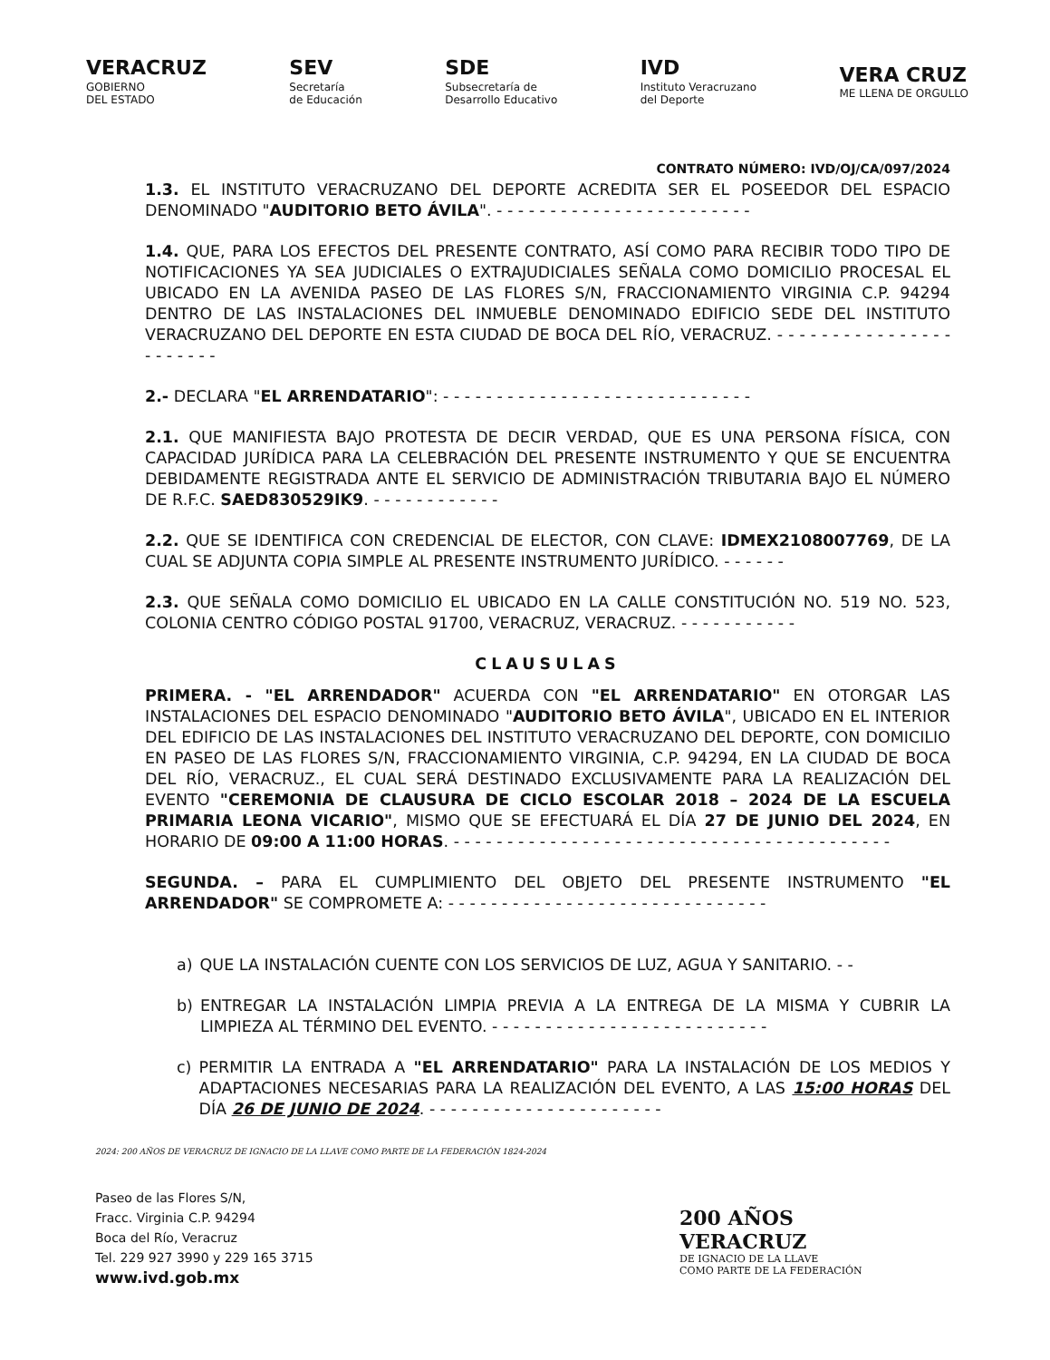VERACRUZ
GOBIERNO
DEL ESTADO
SEV
Secretaría
de Educación
SDE
Subsecretaría de
Desarrollo Educativo
IVD
Instituto Veracruzano
del Deporte
VERA CRUZ
ME LLENA DE ORGULLO
CONTRATO NÚMERO: IVD/OJ/CA/097/2024
1.3. EL INSTITUTO VERACRUZANO DEL DEPORTE ACREDITA SER EL POSEEDOR DEL ESPACIO DENOMINADO "AUDITORIO BETO ÁVILA". - - - - - - - - - - - - - - - - - - - - - - - -
1.4. QUE, PARA LOS EFECTOS DEL PRESENTE CONTRATO, ASÍ COMO PARA RECIBIR TODO TIPO DE NOTIFICACIONES YA SEA JUDICIALES O EXTRAJUDICIALES SEÑALA COMO DOMICILIO PROCESAL EL UBICADO EN LA AVENIDA PASEO DE LAS FLORES S/N, FRACCIONAMIENTO VIRGINIA C.P. 94294 DENTRO DE LAS INSTALACIONES DEL INMUEBLE DENOMINADO EDIFICIO SEDE DEL INSTITUTO VERACRUZANO DEL DEPORTE EN ESTA CIUDAD DE BOCA DEL RÍO, VERACRUZ. - - - - - - - - - - - - - - - - - - - - - - -
2.- DECLARA "EL ARRENDATARIO": - - - - - - - - - - - - - - - - - - - - - - - - - - - - -
2.1. QUE MANIFIESTA BAJO PROTESTA DE DECIR VERDAD, QUE ES UNA PERSONA FÍSICA, CON CAPACIDAD JURÍDICA PARA LA CELEBRACIÓN DEL PRESENTE INSTRUMENTO Y QUE SE ENCUENTRA DEBIDAMENTE REGISTRADA ANTE EL SERVICIO DE ADMINISTRACIÓN TRIBUTARIA BAJO EL NÚMERO DE R.F.C. SAED830529IK9. - - - - - - - - - - - -
2.2. QUE SE IDENTIFICA CON CREDENCIAL DE ELECTOR, CON CLAVE: IDMEX2108007769, DE LA CUAL SE ADJUNTA COPIA SIMPLE AL PRESENTE INSTRUMENTO JURÍDICO. - - - - - -
2.3. QUE SEÑALA COMO DOMICILIO EL UBICADO EN LA CALLE CONSTITUCIÓN NO. 519 NO. 523, COLONIA CENTRO CÓDIGO POSTAL 91700, VERACRUZ, VERACRUZ. - - - - - - - - - - -
CLAUSULAS
PRIMERA. - "EL ARRENDADOR" ACUERDA CON "EL ARRENDATARIO" EN OTORGAR LAS INSTALACIONES DEL ESPACIO DENOMINADO "AUDITORIO BETO ÁVILA", UBICADO EN EL INTERIOR DEL EDIFICIO DE LAS INSTALACIONES DEL INSTITUTO VERACRUZANO DEL DEPORTE, CON DOMICILIO EN PASEO DE LAS FLORES S/N, FRACCIONAMIENTO VIRGINIA, C.P. 94294, EN LA CIUDAD DE BOCA DEL RÍO, VERACRUZ., EL CUAL SERÁ DESTINADO EXCLUSIVAMENTE PARA LA REALIZACIÓN DEL EVENTO "CEREMONIA DE CLAUSURA DE CICLO ESCOLAR 2018 – 2024 DE LA ESCUELA PRIMARIA LEONA VICARIO", MISMO QUE SE EFECTUARÁ EL DÍA 27 DE JUNIO DEL 2024, EN HORARIO DE 09:00 A 11:00 HORAS. - - - - - - - - - - - - - - - - - - - - - - - - - - - - - - - - - - - - - - - - -
SEGUNDA. – PARA EL CUMPLIMIENTO DEL OBJETO DEL PRESENTE INSTRUMENTO "EL ARRENDADOR" SE COMPROMETE A: - - - - - - - - - - - - - - - - - - - - - - - - - - - - - -
a) QUE LA INSTALACIÓN CUENTE CON LOS SERVICIOS DE LUZ, AGUA Y SANITARIO. - -
b) ENTREGAR LA INSTALACIÓN LIMPIA PREVIA A LA ENTREGA DE LA MISMA Y CUBRIR LA LIMPIEZA AL TÉRMINO DEL EVENTO. - - - - - - - - - - - - - - - - - - - - - - - - - -
c) PERMITIR LA ENTRADA A "EL ARRENDATARIO" PARA LA INSTALACIÓN DE LOS MEDIOS Y ADAPTACIONES NECESARIAS PARA LA REALIZACIÓN DEL EVENTO, A LAS 15:00 HORAS DEL DÍA 26 DE JUNIO DE 2024. - - - - - - - - - - - - - - - - - - - - - -
2024: 200 AÑOS DE VERACRUZ DE IGNACIO DE LA LLAVE COMO PARTE DE LA FEDERACIÓN 1824-2024
Paseo de las Flores S/N,
Fracc. Virginia C.P. 94294
Boca del Río, Veracruz
Tel. 229 927 3990 y 229 165 3715
www.ivd.gob.mx
200 AÑOS
VERACRUZ
DE IGNACIO DE LA LLAVE
COMO PARTE DE LA FEDERACIÓN